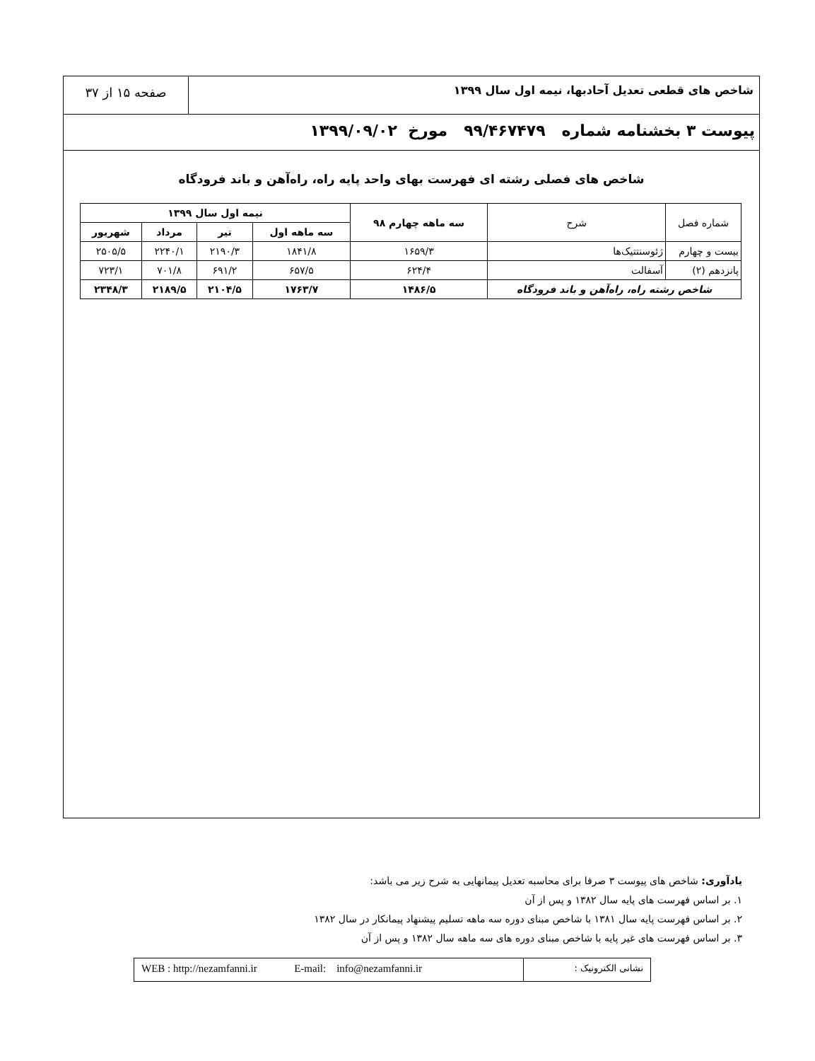شاخص های قطعی تعدیل آحادبها، نیمه اول سال ۱۳۹۹
صفحه ۱۵ از ۳۷
پیوست ۳ بخشنامه شماره ۹۹/۴۶۷۴۷۹ مورخ ۱۳۹۹/۰۹/۰۲
شاخص های فصلی رشته ای فهرست بهای واحد پایه راه، راه‌آهن و باند فرودگاه
| شماره فصل | شرح | سه ماهه چهارم ۹۸ | نیمه اول سال ۱۳۹۹ | | | |
| --- | --- | --- | --- | --- | --- | --- |
| | | | سه ماهه اول | تیر | مرداد | شهریور |
| بیست و چهارم | ژئوسنتتیک‌ها | ۱۶۵۹/۳ | ۱۸۴۱/۸ | ۲۱۹۰/۳ | ۲۲۴۰/۱ | ۲۵۰۵/۵ |
| پانزدهم (۲) | آسفالت | ۶۲۴/۴ | ۶۵۷/۵ | ۶۹۱/۲ | ۷۰۱/۸ | ۷۲۳/۱ |
| شاخص رشته راه، راه‌آهن و باند فرودگاه | | ۱۴۸۶/۵ | ۱۷۶۳/۷ | ۲۱۰۴/۵ | ۲۱۸۹/۵ | ۲۳۴۸/۳ |
یادآوری: شاخص های پیوست ۳ صرفا برای محاسبه تعدیل پیمانهایی به شرح زیر می باشد:
۱. بر اساس فهرست های پایه سال ۱۳۸۲ و پس از آن
۲. بر اساس فهرست پایه سال ۱۳۸۱ با شاخص مبنای دوره سه ماهه تسلیم پیشنهاد پیمانکار در سال ۱۳۸۲
۳. بر اساس فهرست های غیر پایه با شاخص مبنای دوره های سه ماهه سال ۱۳۸۲ و پس از آن
WEB : http://nezamfanni.ir E-mail: info@nezamfanni.ir
نشانی الکترونیک :